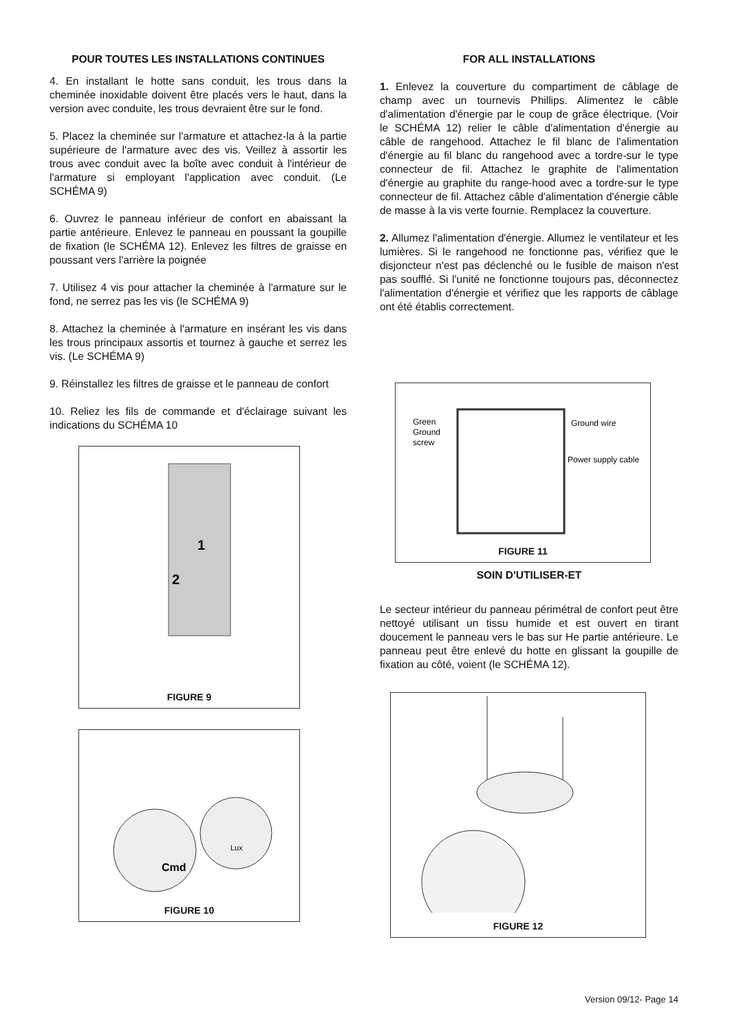POUR TOUTES LES INSTALLATIONS CONTINUES
4. En installant le hotte sans conduit, les trous dans la cheminée inoxidable doivent être placés vers le haut, dans la version avec conduite, les trous devraient être sur le fond.
5. Placez la cheminée sur l'armature et attachez-la à la partie supérieure de l'armature avec des vis. Veillez à assortir les trous avec conduit avec la boîte avec conduit à l'intérieur de l'armature si employant l'application avec conduit. (Le SCHÉMA 9)
6. Ouvrez le panneau inférieur de confort en abaissant la partie antérieure. Enlevez le panneau en poussant la goupille de fixation (le SCHÉMA 12). Enlevez les filtres de graisse en poussant vers l'arrière la poignée
7. Utilisez 4 vis pour attacher la cheminée à l'armature sur le fond, ne serrez pas les vis (le SCHÉMA 9)
8. Attachez la cheminée à l'armature en insérant les vis dans les trous principaux assortis et tournez à gauche et serrez les vis. (Le SCHÉMA 9)
9. Réinstallez les filtres de graisse et le panneau de confort
10. Reliez les fils de commande et d'éclairage suivant les indications du SCHÉMA 10
1
2
FIGURE 9
Cmd
Lux
FIGURE 10
FOR ALL INSTALLATIONS
1. Enlevez la couverture du compartiment de câblage de champ avec un tournevis Phillips. Alimentez le câble d'alimentation d'énergie par le coup de grâce électrique. (Voir le SCHÉMA 12) relier le câble d'alimentation d'énergie au câble de rangehood. Attachez le fil blanc de l'alimentation d'énergie au fil blanc du rangehood avec a tordre-sur le type connecteur de fil. Attachez le graphite de l'alimentation d'énergie au graphite du range-hood avec a tordre-sur le type connecteur de fil. Attachez câble d'alimentation d'énergie câble de masse à la vis verte fournie. Remplacez la couverture.
2. Allumez l'alimentation d'énergie. Allumez le ventilateur et les lumières. Si le rangehood ne fonctionne pas, vérifiez que le disjoncteur n'est pas déclenché ou le fusible de maison n'est pas soufflé. Si l'unité ne fonctionne toujours pas, déconnectez l'alimentation d'énergie et vérifiez que les rapports de câblage ont été établis correctement.
Green
Ground
screw
Ground wire
Power supply cable
FIGURE 11
SOIN D'UTILISER-ET
Le secteur intérieur du panneau périmétral de confort peut être nettoyé utilisant un tissu humide et est ouvert en tirant doucement le panneau vers le bas sur He partie antérieure. Le panneau peut être enlevé du hotte en glissant la goupille de fixation au côté, voient (le SCHÉMA 12).
FIGURE 12
Version 09/12- Page 14